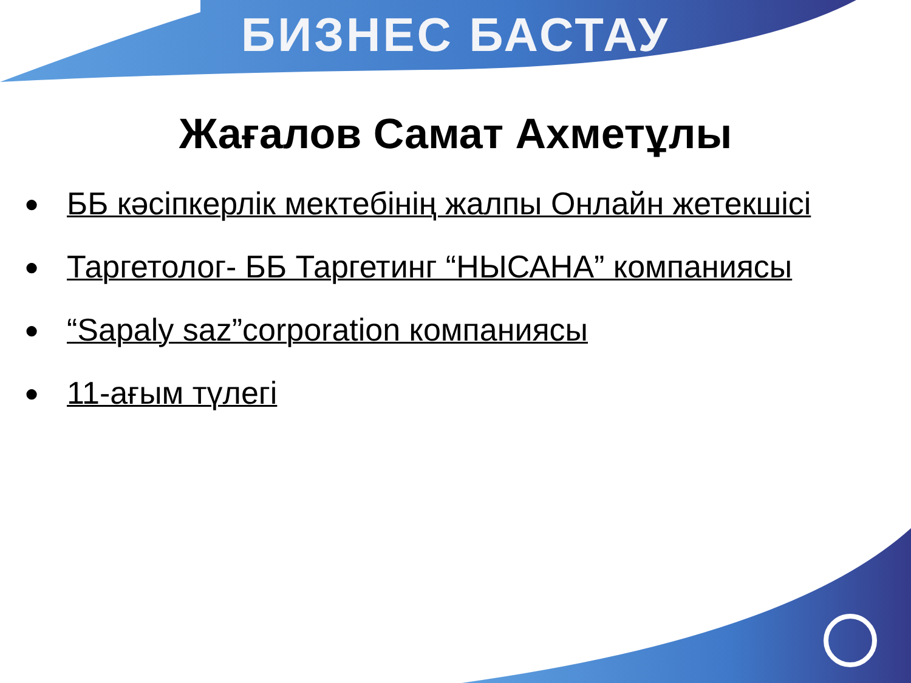БИЗНЕС БАСТАУ
Жағалов Самат Ахметұлы
● ББ кәсіпкерлік мектебінің жалпы Онлайн жетекшісі
● Таргетолог- ББ Таргетинг “НЫСАНА” компаниясы
● “Sapaly saz”corporation компаниясы
● 11-ағым түлегі